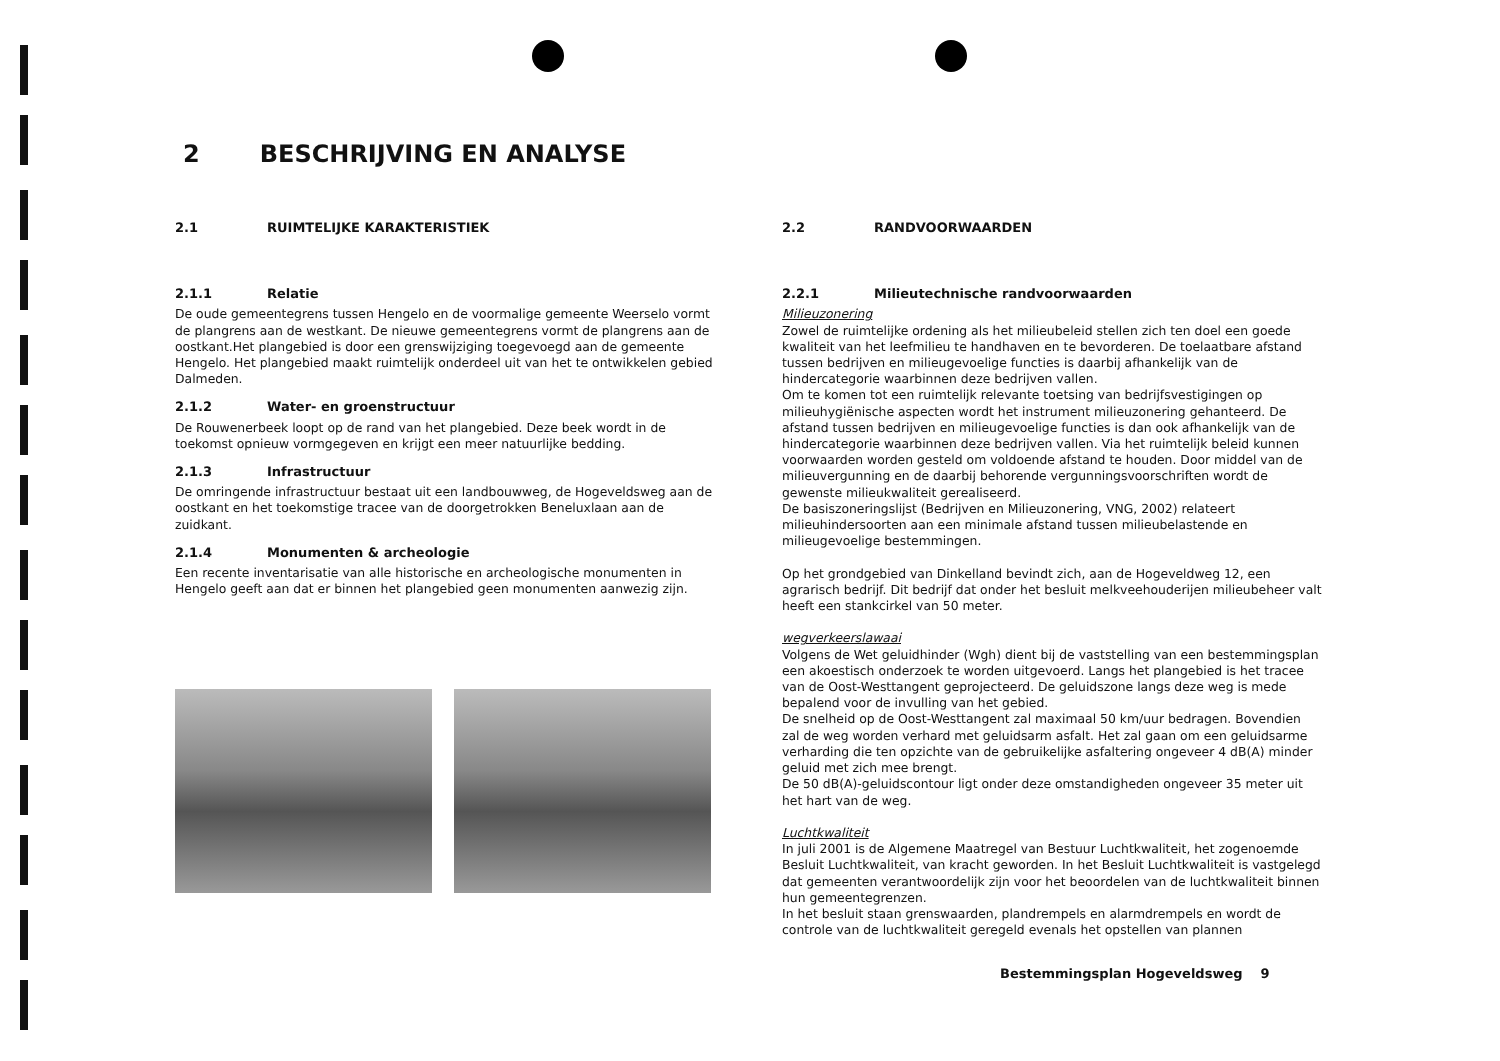2 BESCHRIJVING EN ANALYSE
2.1 RUIMTELIJKE KARAKTERISTIEK
2.1.1 Relatie
De oude gemeentegrens tussen Hengelo en de voormalige gemeente Weerselo vormt de plangrens aan de westkant. De nieuwe gemeentegrens vormt de plangrens aan de oostkant.Het plangebied is door een grenswijziging toegevoegd aan de gemeente Hengelo. Het plangebied maakt ruimtelijk onderdeel uit van het te ontwikkelen gebied Dalmeden.
2.1.2 Water- en groenstructuur
De Rouwenerbeek loopt op de rand van het plangebied. Deze beek wordt in de toekomst opnieuw vormgegeven en krijgt een meer natuurlijke bedding.
2.1.3 Infrastructuur
De omringende infrastructuur bestaat uit een landbouwweg, de Hogeveldsweg aan de oostkant en het toekomstige tracee van de doorgetrokken Beneluxlaan aan de zuidkant.
2.1.4 Monumenten & archeologie
Een recente inventarisatie van alle historische en archeologische monumenten in Hengelo geeft aan dat er binnen het plangebied geen monumenten aanwezig zijn.
2.2 RANDVOORWAARDEN
2.2.1 Milieutechnische randvoorwaarden
Milieuzonering
Zowel de ruimtelijke ordening als het milieubeleid stellen zich ten doel een goede kwaliteit van het leefmilieu te handhaven en te bevorderen. De toelaatbare afstand tussen bedrijven en milieugevoelige functies is daarbij afhankelijk van de hindercategorie waarbinnen deze bedrijven vallen.
Om te komen tot een ruimtelijk relevante toetsing van bedrijfsvestigingen op milieuhygiënische aspecten wordt het instrument milieuzonering gehanteerd. De afstand tussen bedrijven en milieugevoelige functies is dan ook afhankelijk van de hindercategorie waarbinnen deze bedrijven vallen. Via het ruimtelijk beleid kunnen voorwaarden worden gesteld om voldoende afstand te houden. Door middel van de milieuvergunning en de daarbij behorende vergunningsvoorschriften wordt de gewenste milieukwaliteit gerealiseerd.
De basiszoneringslijst (Bedrijven en Milieuzonering, VNG, 2002) relateert milieuhindersoorten aan een minimale afstand tussen milieubelastende en milieugevoelige bestemmingen.
Op het grondgebied van Dinkelland bevindt zich, aan de Hogeveldweg 12, een agrarisch bedrijf. Dit bedrijf dat onder het besluit melkveehouderijen milieubeheer valt heeft een stankcirkel van 50 meter.
wegverkeerslawaai
Volgens de Wet geluidhinder (Wgh) dient bij de vaststelling van een bestemmingsplan een akoestisch onderzoek te worden uitgevoerd. Langs het plangebied is het tracee van de Oost-Westtangent geprojecteerd. De geluidszone langs deze weg is mede bepalend voor de invulling van het gebied.
De snelheid op de Oost-Westtangent zal maximaal 50 km/uur bedragen. Bovendien zal de weg worden verhard met geluidsarm asfalt. Het zal gaan om een geluidsarme verharding die ten opzichte van de gebruikelijke asfaltering ongeveer 4 dB(A) minder geluid met zich mee brengt.
De 50 dB(A)-geluidscontour ligt onder deze omstandigheden ongeveer 35 meter uit het hart van de weg.
Luchtkwaliteit
In juli 2001 is de Algemene Maatregel van Bestuur Luchtkwaliteit, het zogenoemde Besluit Luchtkwaliteit, van kracht geworden. In het Besluit Luchtkwaliteit is vastgelegd dat gemeenten verantwoordelijk zijn voor het beoordelen van de luchtkwaliteit binnen hun gemeentegrenzen.
In het besluit staan grenswaarden, plandrempels en alarmdrempels en wordt de controle van de luchtkwaliteit geregeld evenals het opstellen van plannen
Bestemmingsplan Hogeveldsweg 9